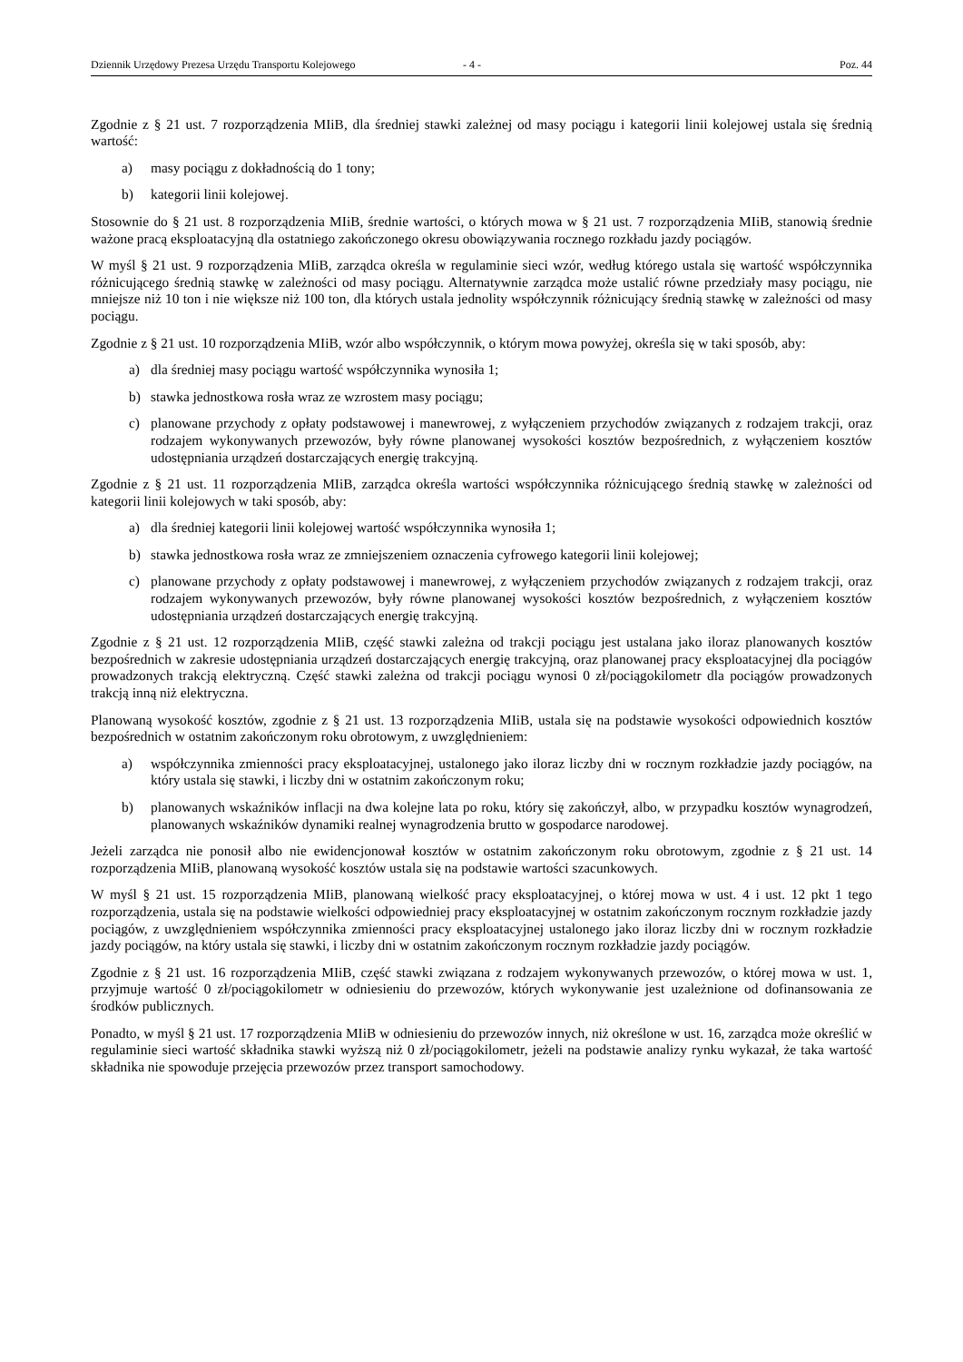Dziennik Urzędowy Prezesa Urzędu Transportu Kolejowego - 4 - Poz. 44
Zgodnie z § 21 ust. 7 rozporządzenia MIiB, dla średniej stawki zależnej od masy pociągu i kategorii linii kolejowej ustala się średnią wartość:
a) masy pociągu z dokładnością do 1 tony;
b) kategorii linii kolejowej.
Stosownie do § 21 ust. 8 rozporządzenia MIiB, średnie wartości, o których mowa w § 21 ust. 7 rozporządzenia MIiB, stanowią średnie ważone pracą eksploatacyjną dla ostatniego zakończonego okresu obowiązywania rocznego rozkładu jazdy pociągów.
W myśl § 21 ust. 9 rozporządzenia MIiB, zarządca określa w regulaminie sieci wzór, według którego ustala się wartość współczynnika różnicującego średnią stawkę w zależności od masy pociągu. Alternatywnie zarządca może ustalić równe przedziały masy pociągu, nie mniejsze niż 10 ton i nie większe niż 100 ton, dla których ustala jednolity współczynnik różnicujący średnią stawkę w zależności od masy pociągu.
Zgodnie z § 21 ust. 10 rozporządzenia MIiB, wzór albo współczynnik, o którym mowa powyżej, określa się w taki sposób, aby:
a) dla średniej masy pociągu wartość współczynnika wynosiła 1;
b) stawka jednostkowa rosła wraz ze wzrostem masy pociągu;
c) planowane przychody z opłaty podstawowej i manewrowej, z wyłączeniem przychodów związanych z rodzajem trakcji, oraz rodzajem wykonywanych przewozów, były równe planowanej wysokości kosztów bezpośrednich, z wyłączeniem kosztów udostępniania urządzeń dostarczających energię trakcyjną.
Zgodnie z § 21 ust. 11 rozporządzenia MIiB, zarządca określa wartości współczynnika różnicującego średnią stawkę w zależności od kategorii linii kolejowych w taki sposób, aby:
a) dla średniej kategorii linii kolejowej wartość współczynnika wynosiła 1;
b) stawka jednostkowa rosła wraz ze zmniejszeniem oznaczenia cyfrowego kategorii linii kolejowej;
c) planowane przychody z opłaty podstawowej i manewrowej, z wyłączeniem przychodów związanych z rodzajem trakcji, oraz rodzajem wykonywanych przewozów, były równe planowanej wysokości kosztów bezpośrednich, z wyłączeniem kosztów udostępniania urządzeń dostarczających energię trakcyjną.
Zgodnie z § 21 ust. 12 rozporządzenia MIiB, część stawki zależna od trakcji pociągu jest ustalana jako iloraz planowanych kosztów bezpośrednich w zakresie udostępniania urządzeń dostarczających energię trakcyjną, oraz planowanej pracy eksploatacyjnej dla pociągów prowadzonych trakcją elektryczną. Część stawki zależna od trakcji pociągu wynosi 0 zł/pociągokilometr dla pociągów prowadzonych trakcją inną niż elektryczna.
Planowaną wysokość kosztów, zgodnie z § 21 ust. 13 rozporządzenia MIiB, ustala się na podstawie wysokości odpowiednich kosztów bezpośrednich w ostatnim zakończonym roku obrotowym, z uwzględnieniem:
a) współczynnika zmienności pracy eksploatacyjnej, ustalonego jako iloraz liczby dni w rocznym rozkładzie jazdy pociągów, na który ustala się stawki, i liczby dni w ostatnim zakończonym roku;
b) planowanych wskaźników inflacji na dwa kolejne lata po roku, który się zakończył, albo, w przypadku kosztów wynagrodzeń, planowanych wskaźników dynamiki realnej wynagrodzenia brutto w gospodarce narodowej.
Jeżeli zarządca nie ponosił albo nie ewidencjonował kosztów w ostatnim zakończonym roku obrotowym, zgodnie z § 21 ust. 14 rozporządzenia MIiB, planowaną wysokość kosztów ustala się na podstawie wartości szacunkowych.
W myśl § 21 ust. 15 rozporządzenia MIiB, planowaną wielkość pracy eksploatacyjnej, o której mowa w ust. 4 i ust. 12 pkt 1 tego rozporządzenia, ustala się na podstawie wielkości odpowiedniej pracy eksploatacyjnej w ostatnim zakończonym rocznym rozkładzie jazdy pociągów, z uwzględnieniem współczynnika zmienności pracy eksploatacyjnej ustalonego jako iloraz liczby dni w rocznym rozkładzie jazdy pociągów, na który ustala się stawki, i liczby dni w ostatnim zakończonym rocznym rozkładzie jazdy pociągów.
Zgodnie z § 21 ust. 16 rozporządzenia MIiB, część stawki związana z rodzajem wykonywanych przewozów, o której mowa w ust. 1, przyjmuje wartość 0 zł/pociągokilometr w odniesieniu do przewozów, których wykonywanie jest uzależnione od dofinansowania ze środków publicznych.
Ponadto, w myśl § 21 ust. 17 rozporządzenia MIiB w odniesieniu do przewozów innych, niż określone w ust. 16, zarządca może określić w regulaminie sieci wartość składnika stawki wyższą niż 0 zł/pociągokilometr, jeżeli na podstawie analizy rynku wykazał, że taka wartość składnika nie spowoduje przejęcia przewozów przez transport samochodowy.